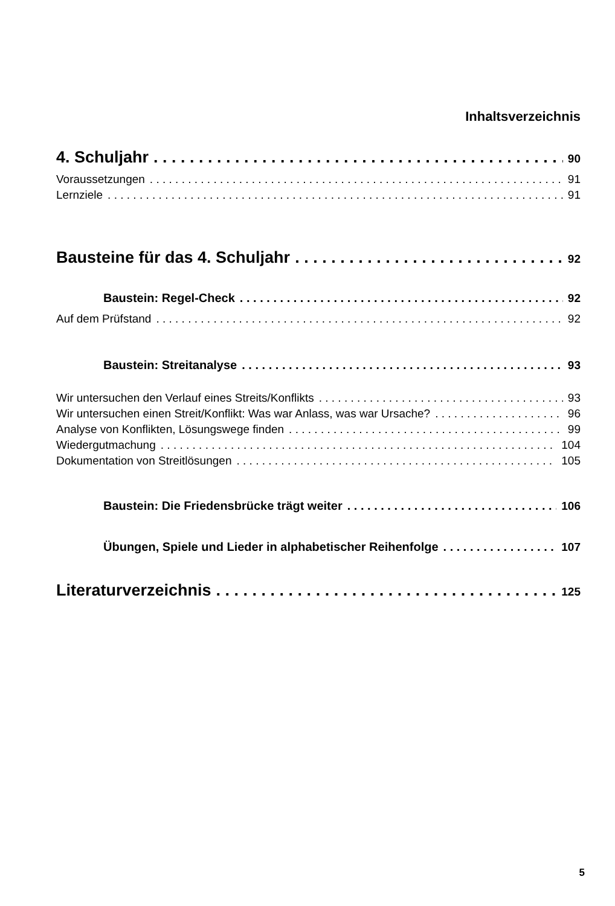Inhaltsverzeichnis
4. Schuljahr 90
Voraussetzungen 91
Lernziele 91
Bausteine für das 4. Schuljahr 92
Baustein: Regel-Check 92
Auf dem Prüfstand 92
Baustein: Streitanalyse 93
Wir untersuchen den Verlauf eines Streits/Konflikts 93
Wir untersuchen einen Streit/Konflikt: Was war Anlass, was war Ursache? 96
Analyse von Konflikten, Lösungswege finden 99
Wiedergutmachung 104
Dokumentation von Streitlösungen 105
Baustein: Die Friedensbrücke trägt weiter 106
Übungen, Spiele und Lieder in alphabetischer Reihenfolge 107
Literaturverzeichnis 125
5